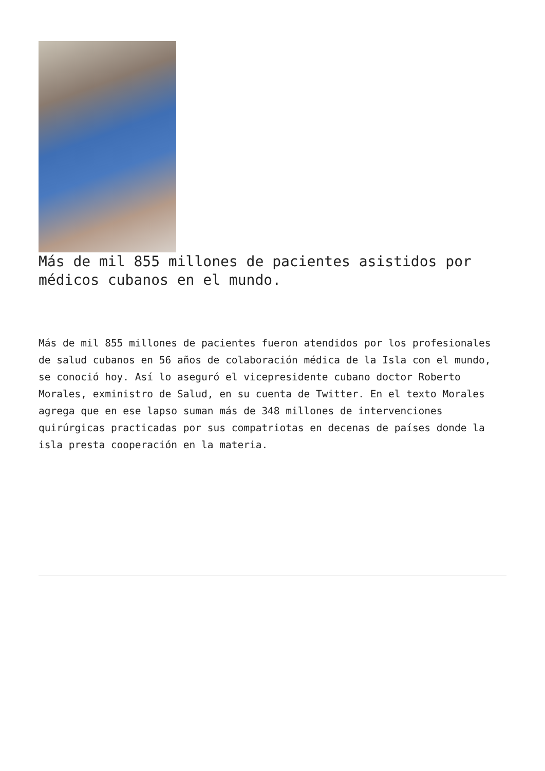Más de mil 855 millones de pacientes asistidos por médicos cubanos en el mundo.
Más de mil 855 millones de pacientes fueron atendidos por los profesionales de salud cubanos en 56 años de colaboración médica de la Isla con el mundo, se conoció hoy. Así lo aseguró el vicepresidente cubano doctor Roberto Morales, exministro de Salud, en su cuenta de Twitter. En el texto Morales agrega que en ese lapso suman más de 348 millones de intervenciones quirúrgicas practicadas por sus compatriotas en decenas de países donde la isla presta cooperación en la materia.